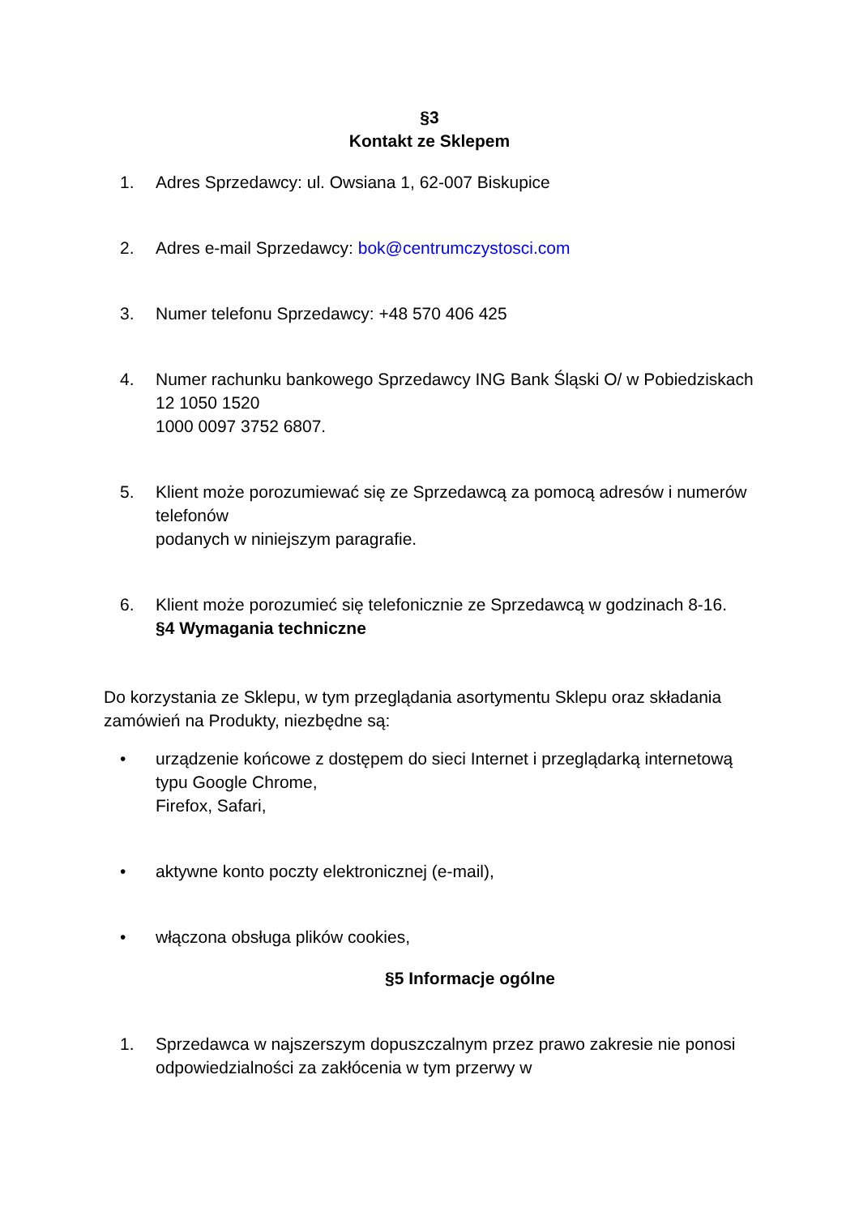§3
Kontakt ze Sklepem
1. Adres Sprzedawcy: ul. Owsiana 1, 62-007 Biskupice
2. Adres e-mail Sprzedawcy: bok@centrumczystosci.com
3. Numer telefonu Sprzedawcy: +48 570 406 425
4. Numer rachunku bankowego Sprzedawcy ING Bank Śląski O/ w Pobiedziskach 12 1050 1520
1000 0097 3752 6807.
5. Klient może porozumiewać się ze Sprzedawcą za pomocą adresów i numerów telefonów
podanych w niniejszym paragrafie.
6. Klient może porozumieć się telefonicznie ze Sprzedawcą w godzinach 8-16.
§4 Wymagania techniczne
Do korzystania ze Sklepu, w tym przeglądania asortymentu Sklepu oraz składania zamówień na Produkty, niezbędne są:
• urządzenie końcowe z dostępem do sieci Internet i przeglądarką internetową typu Google Chrome,
Firefox, Safari,
• aktywne konto poczty elektronicznej (e-mail),
• włączona obsługa plików cookies,
§5 Informacje ogólne
1. Sprzedawca w najszerszym dopuszczalnym przez prawo zakresie nie ponosi odpowiedzialności za zakłócenia w tym przerwy w